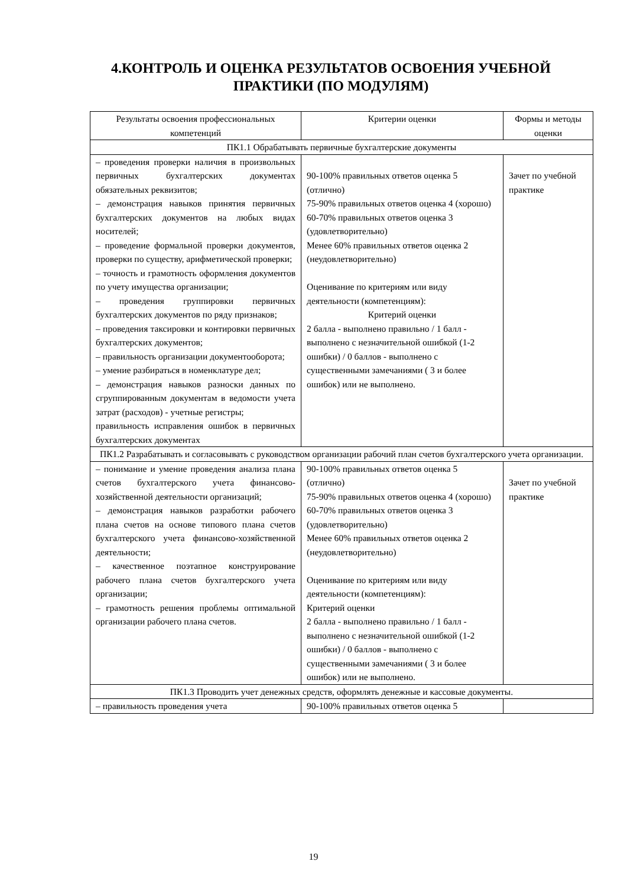4.КОНТРОЛЬ И ОЦЕНКА РЕЗУЛЬТАТОВ ОСВОЕНИЯ УЧЕБНОЙ ПРАКТИКИ (ПО МОДУЛЯМ)
| Результаты освоения профессиональных компетенций | Критерии оценки | Формы и методы оценки |
| --- | --- | --- |
| ПК1.1 Обрабатывать первичные бухгалтерские документы | | |
| – проведения проверки наличия в произвольных первичных бухгалтерских документах обязательных реквизитов; – демонстрация навыков принятия первичных бухгалтерских документов на любых видах носителей; – проведение формальной проверки документов, проверки по существу, арифметической проверки; – точность и грамотность оформления документов по учету имущества организации; – проведения группировки первичных бухгалтерских документов по ряду признаков; – проведения таксировки и контировки первичных бухгалтерских документов; – правильность организации документооборота; – умение разбираться в номенклатуре дел; – демонстрация навыков разноски данных по сгруппированным документам в ведомости учета затрат (расходов) - учетные регистры; правильность исправления ошибок в первичных бухгалтерских документах | 90-100% правильных ответов оценка 5 (отлично) 75-90% правильных ответов оценка 4 (хорошо) 60-70% правильных ответов оценка 3 (удовлетворительно) Менее 60% правильных ответов оценка 2 (неудовлетворительно) Оценивание по критериям или виду деятельности (компетенциям): Критерий оценки 2 балла - выполнено правильно / 1 балл - выполнено с незначительной ошибкой (1-2 ошибки) / 0 баллов - выполнено с существенными замечаниями ( 3 и более ошибок) или не выполнено. | Зачет по учебной практике |
| ПК1.2 Разрабатывать и согласовывать с руководством организации рабочий план счетов бухгалтерского учета организации. | | |
| – понимание и умение проведения анализа плана счетов бухгалтерского учета финансово-хозяйственной деятельности организаций; – демонстрация навыков разработки рабочего плана счетов на основе типового плана счетов бухгалтерского учета финансово-хозяйственной деятельности; – качественное поэтапное конструирование рабочего плана счетов бухгалтерского учета организации; – грамотность решения проблемы оптимальной организации рабочего плана счетов. | 90-100% правильных ответов оценка 5 (отлично) 75-90% правильных ответов оценка 4 (хорошо) 60-70% правильных ответов оценка 3 (удовлетворительно) Менее 60% правильных ответов оценка 2 (неудовлетворительно) Оценивание по критериям или виду деятельности (компетенциям): Критерий оценки 2 балла - выполнено правильно / 1 балл - выполнено с незначительной ошибкой (1-2 ошибки) / 0 баллов - выполнено с существенными замечаниями ( 3 и более ошибок) или не выполнено. | Зачет по учебной практике |
| ПК1.3 Проводить учет денежных средств, оформлять денежные и кассовые документы. | | |
| – правильность проведения учета | 90-100% правильных ответов оценка 5 | |
19